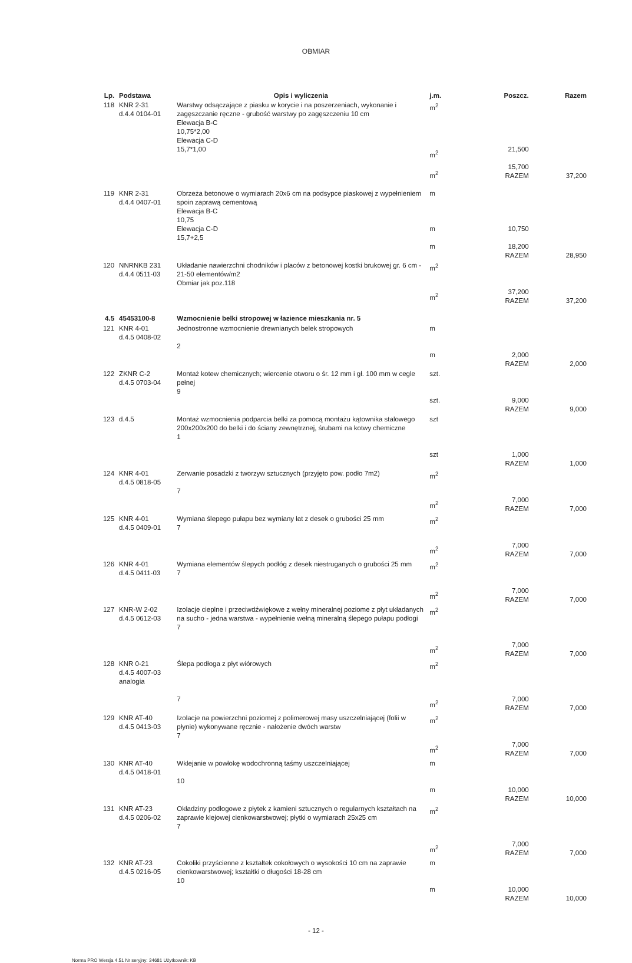OBMIAR
| Lp. | Podstawa | Opis i wyliczenia | j.m. | Poszcz. | Razem |
| --- | --- | --- | --- | --- | --- |
| 118 | KNR 2-31 d.4.4 0104-01 | Warstwy odsączające z piasku w korycie i na poszerzeniach, wykonanie i zagęszczanie ręczne - grubość warstwy po zagęszczeniu 10 cm Elewacja B-C 10,75*2,00 Elewacja C-D 15,7*1,00 | m<sup>2</sup> m<sup>2</sup> m<sup>2</sup> | 21,500 15,700 RAZEM | 37,200 |
| 119 | KNR 2-31 d.4.4 0407-01 | Obrzeża betonowe o wymiarach 20x6 cm na podsypce piaskowej z wypełnieniem spoin zaprawą cementową Elewacja B-C 10,75 Elewacja C-D 15,7+2,5 | m m m | 10,750 18,200 RAZEM | 28,950 |
| 120 | NNRNKB 231 d.4.4 0511-03 | Układanie nawierzchni chodników i placów z betonowej kostki brukowej gr. 6 cm - 21-50 elementów/m2 Obmiar jak poz.118 | m<sup>2</sup> m<sup>2</sup> | 37,200 RAZEM | 37,200 |
| 4.5 | 45453100-8 | Wzmocnienie belki stropowej w łazience mieszkania nr. 5 | | | |
| 121 | KNR 4-01 d.4.5 0408-02 | Jednostronne wzmocnienie drewnianych belek stropowych 2 | m m | 2,000 RAZEM | 2,000 |
| 122 | ZKNR C-2 d.4.5 0703-04 | Montaż kotew chemicznych; wiercenie otworu o śr. 12 mm i gł. 100 mm w cegle pełnej 9 | szt. szt. | 9,000 RAZEM | 9,000 |
| 123 | d.4.5 | Montaż wzmocnienia podparcia belki za pomocą montażu kątownika stalowego 200x200x200 do belki i do ściany zewnętrznej, śrubami na kotwy chemiczne 1 | szt szt | 1,000 RAZEM | 1,000 |
| 124 | KNR 4-01 d.4.5 0818-05 | Zerwanie posadzki z tworzyw sztucznych (przyjęto pow. podło 7m2) 7 | m<sup>2</sup> m<sup>2</sup> | 7,000 RAZEM | 7,000 |
| 125 | KNR 4-01 d.4.5 0409-01 | Wymiana ślepego pułapu bez wymiany łat z desek o grubości 25 mm 7 | m<sup>2</sup> m<sup>2</sup> | 7,000 RAZEM | 7,000 |
| 126 | KNR 4-01 d.4.5 0411-03 | Wymiana elementów ślepych podłóg z desek niestruganych o grubości 25 mm 7 | m<sup>2</sup> m<sup>2</sup> | 7,000 RAZEM | 7,000 |
| 127 | KNR-W 2-02 d.4.5 0612-03 | Izolacje cieplne i przeciwdźwiękowe z wełny mineralnej poziome z płyt układanych na sucho - jedna warstwa - wypełnienie wełną mineralną ślepego pułapu podłogi 7 | m<sup>2</sup> m<sup>2</sup> | 7,000 RAZEM | 7,000 |
| 128 | KNR 0-21 d.4.5 4007-03 analogia | Ślepa podłoga z płyt wiórowych 7 | m<sup>2</sup> m<sup>2</sup> | 7,000 RAZEM | 7,000 |
| 129 | KNR AT-40 d.4.5 0413-03 | Izolacje na powierzchni poziomej z polimerowej masy uszczelniającej (folii w płynie) wykonywane ręcznie - nałożenie dwóch warstw 7 | m<sup>2</sup> m<sup>2</sup> | 7,000 RAZEM | 7,000 |
| 130 | KNR AT-40 d.4.5 0418-01 | Wklejanie w powłokę wodochronną taśmy uszczelniającej 10 | m m | 10,000 RAZEM | 10,000 |
| 131 | KNR AT-23 d.4.5 0206-02 | Okładziny podłogowe z płytek z kamieni sztucznych o regularnych kształtach na zaprawie klejowej cienkowarstwowej; płytki o wymiarach 25x25 cm 7 | m<sup>2</sup> m<sup>2</sup> | 7,000 RAZEM | 7,000 |
| 132 | KNR AT-23 d.4.5 0216-05 | Cokoliki przyścienne z kształtek cokołowych o wysokości 10 cm na zaprawie cienkowarstwowej; kształtki o długości 18-28 cm 10 | m m | 10,000 RAZEM | 10,000 |
- 12 -
Norma PRO Wersja 4.51 Nr seryjny: 34681 Użytkownik: KB